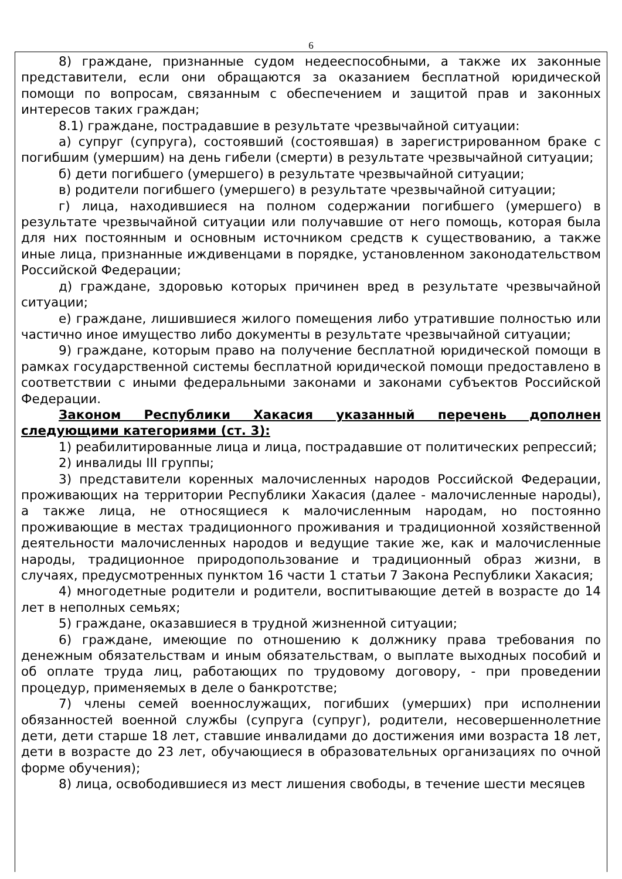6
8) граждане, признанные судом недееспособными, а также их законные представители, если они обращаются за оказанием бесплатной юридической помощи по вопросам, связанным с обеспечением и защитой прав и законных интересов таких граждан;
8.1) граждане, пострадавшие в результате чрезвычайной ситуации:
а) супруг (супруга), состоявший (состоявшая) в зарегистрированном браке с погибшим (умершим) на день гибели (смерти) в результате чрезвычайной ситуации;
б) дети погибшего (умершего) в результате чрезвычайной ситуации;
в) родители погибшего (умершего) в результате чрезвычайной ситуации;
г) лица, находившиеся на полном содержании погибшего (умершего) в результате чрезвычайной ситуации или получавшие от него помощь, которая была для них постоянным и основным источником средств к существованию, а также иные лица, признанные иждивенцами в порядке, установленном законодательством Российской Федерации;
д) граждане, здоровью которых причинен вред в результате чрезвычайной ситуации;
е) граждане, лишившиеся жилого помещения либо утратившие полностью или частично иное имущество либо документы в результате чрезвычайной ситуации;
9) граждане, которым право на получение бесплатной юридической помощи в рамках государственной системы бесплатной юридической помощи предоставлено в соответствии с иными федеральными законами и законами субъектов Российской Федерации.
Законом Республики Хакасия указанный перечень дополнен следующими категориями (ст. 3):
1) реабилитированные лица и лица, пострадавшие от политических репрессий;
2) инвалиды III группы;
3) представители коренных малочисленных народов Российской Федерации, проживающих на территории Республики Хакасия (далее - малочисленные народы), а также лица, не относящиеся к малочисленным народам, но постоянно проживающие в местах традиционного проживания и традиционной хозяйственной деятельности малочисленных народов и ведущие такие же, как и малочисленные народы, традиционное природопользование и традиционный образ жизни, в случаях, предусмотренных пунктом 16 части 1 статьи 7 Закона Республики Хакасия;
4) многодетные родители и родители, воспитывающие детей в возрасте до 14 лет в неполных семьях;
5) граждане, оказавшиеся в трудной жизненной ситуации;
6) граждане, имеющие по отношению к должнику права требования по денежным обязательствам и иным обязательствам, о выплате выходных пособий и об оплате труда лиц, работающих по трудовому договору, - при проведении процедур, применяемых в деле о банкротстве;
7) члены семей военнослужащих, погибших (умерших) при исполнении обязанностей военной службы (супруга (супруг), родители, несовершеннолетние дети, дети старше 18 лет, ставшие инвалидами до достижения ими возраста 18 лет, дети в возрасте до 23 лет, обучающиеся в образовательных организациях по очной форме обучения);
8) лица, освободившиеся из мест лишения свободы, в течение шести месяцев